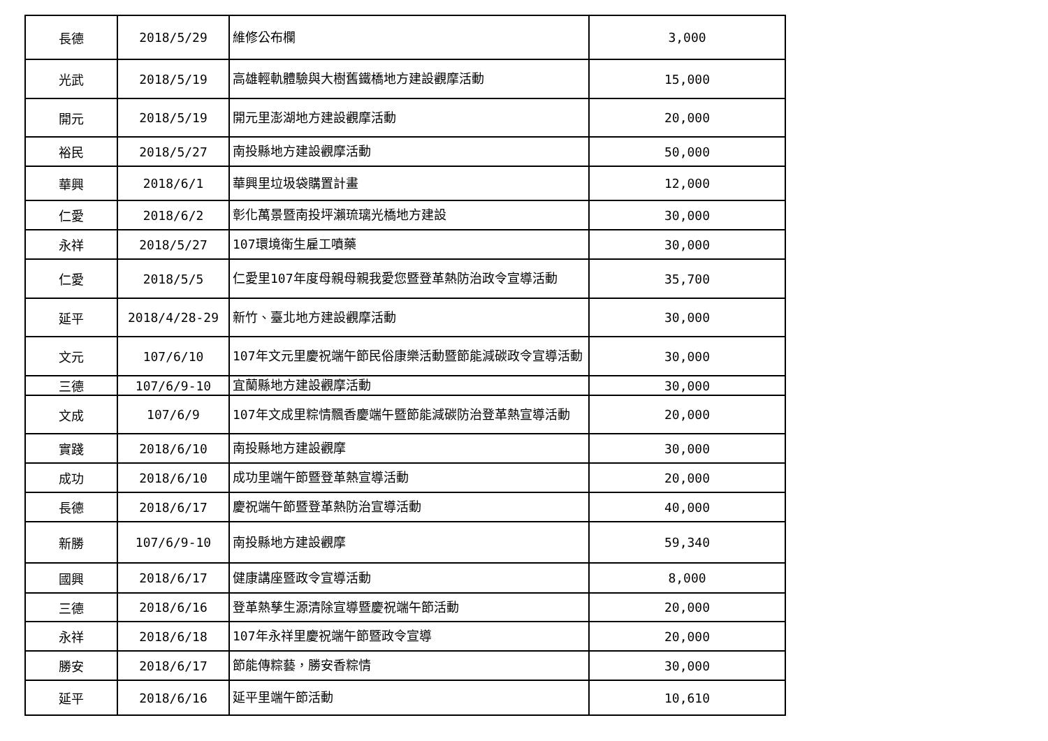| 長德 | 2018/5/29 | 維修公布欄 | 3,000 |
| 光武 | 2018/5/19 | 高雄輕軌體驗與大樹舊鐵橋地方建設觀摩活動 | 15,000 |
| 開元 | 2018/5/19 | 開元里澎湖地方建設觀摩活動 | 20,000 |
| 裕民 | 2018/5/27 | 南投縣地方建設觀摩活動 | 50,000 |
| 華興 | 2018/6/1 | 華興里垃圾袋購置計畫 | 12,000 |
| 仁愛 | 2018/6/2 | 彰化萬景暨南投坪瀨琉璃光橋地方建設 | 30,000 |
| 永祥 | 2018/5/27 | 107環境衛生雇工噴藥 | 30,000 |
| 仁愛 | 2018/5/5 | 仁愛里107年度母親母親我愛您暨登革熱防治政令宣導活動 | 35,700 |
| 延平 | 2018/4/28-29 | 新竹、臺北地方建設觀摩活動 | 30,000 |
| 文元 | 107/6/10 | 107年文元里慶祝端午節民俗康樂活動暨節能減碳政令宣導活動 | 30,000 |
| 三德 | 107/6/9-10 | 宜蘭縣地方建設觀摩活動 | 30,000 |
| 文成 | 107/6/9 | 107年文成里粽情飄香慶端午暨節能減碳防治登革熱宣導活動 | 20,000 |
| 實踐 | 2018/6/10 | 南投縣地方建設觀摩 | 30,000 |
| 成功 | 2018/6/10 | 成功里端午節暨登革熱宣導活動 | 20,000 |
| 長德 | 2018/6/17 | 慶祝端午節暨登革熱防治宣導活動 | 40,000 |
| 新勝 | 107/6/9-10 | 南投縣地方建設觀摩 | 59,340 |
| 國興 | 2018/6/17 | 健康講座暨政令宣導活動 | 8,000 |
| 三德 | 2018/6/16 | 登革熱孳生源清除宣導暨慶祝端午節活動 | 20,000 |
| 永祥 | 2018/6/18 | 107年永祥里慶祝端午節暨政令宣導 | 20,000 |
| 勝安 | 2018/6/17 | 節能傳粽藝，勝安香粽情 | 30,000 |
| 延平 | 2018/6/16 | 延平里端午節活動 | 10,610 |